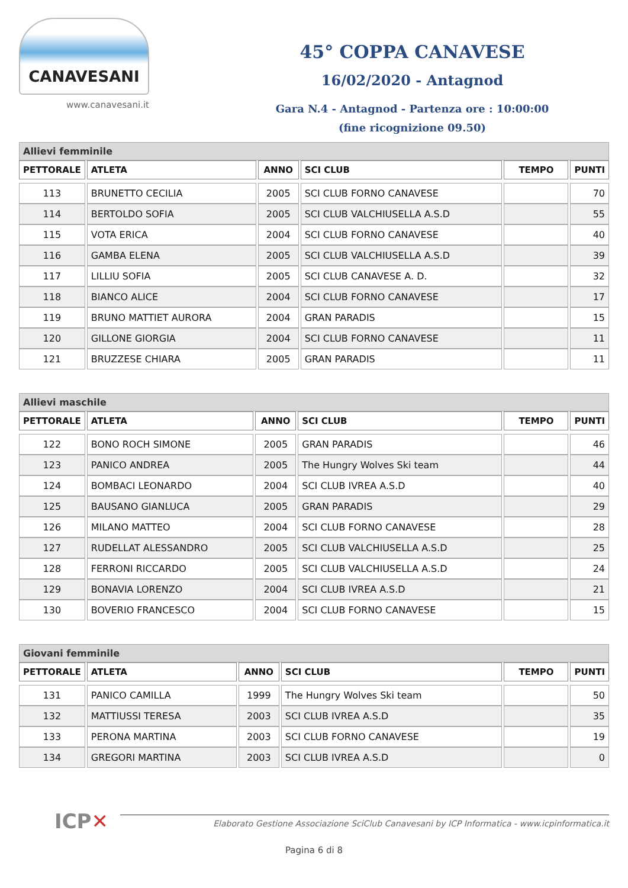CANAVESANI
www.canavesani.it
45° COPPA CANAVESE
16/02/2020 - Antagnod
Gara N.4 - Antagnod - Partenza ore : 10:00:00
(fine ricognizione 09.50)
Allievi femminile
| PETTORALE | ATLETA | ANNO | SCI CLUB | TEMPO | PUNTI |
| --- | --- | --- | --- | --- | --- |
| 113 | BRUNETTO CECILIA | 2005 | SCI CLUB FORNO CANAVESE | | 70 |
| 114 | BERTOLDO SOFIA | 2005 | SCI CLUB VALCHIUSELLA A.S.D | | 55 |
| 115 | VOTA ERICA | 2004 | SCI CLUB FORNO CANAVESE | | 40 |
| 116 | GAMBA ELENA | 2005 | SCI CLUB VALCHIUSELLA A.S.D | | 39 |
| 117 | LILLIU SOFIA | 2005 | SCI CLUB CANAVESE A. D. | | 32 |
| 118 | BIANCO ALICE | 2004 | SCI CLUB FORNO CANAVESE | | 17 |
| 119 | BRUNO MATTIET AURORA | 2004 | GRAN PARADIS | | 15 |
| 120 | GILLONE GIORGIA | 2004 | SCI CLUB FORNO CANAVESE | | 11 |
| 121 | BRUZZESE CHIARA | 2005 | GRAN PARADIS | | 11 |
Allievi maschile
| PETTORALE | ATLETA | ANNO | SCI CLUB | TEMPO | PUNTI |
| --- | --- | --- | --- | --- | --- |
| 122 | BONO ROCH SIMONE | 2005 | GRAN PARADIS | | 46 |
| 123 | PANICO ANDREA | 2005 | The Hungry Wolves Ski team | | 44 |
| 124 | BOMBACI LEONARDO | 2004 | SCI CLUB IVREA A.S.D | | 40 |
| 125 | BAUSANO GIANLUCA | 2005 | GRAN PARADIS | | 29 |
| 126 | MILANO MATTEO | 2004 | SCI CLUB FORNO CANAVESE | | 28 |
| 127 | RUDELLAT ALESSANDRO | 2005 | SCI CLUB VALCHIUSELLA A.S.D | | 25 |
| 128 | FERRONI RICCARDO | 2005 | SCI CLUB VALCHIUSELLA A.S.D | | 24 |
| 129 | BONAVIA LORENZO | 2004 | SCI CLUB IVREA A.S.D | | 21 |
| 130 | BOVERIO FRANCESCO | 2004 | SCI CLUB FORNO CANAVESE | | 15 |
Giovani femminile
| PETTORALE | ATLETA | ANNO | SCI CLUB | TEMPO | PUNTI |
| --- | --- | --- | --- | --- | --- |
| 131 | PANICO CAMILLA | 1999 | The Hungry Wolves Ski team | | 50 |
| 132 | MATTIUSSI TERESA | 2003 | SCI CLUB IVREA A.S.D | | 35 |
| 133 | PERONA MARTINA | 2003 | SCI CLUB FORNO CANAVESE | | 19 |
| 134 | GREGORI MARTINA | 2003 | SCI CLUB IVREA A.S.D | | 0 |
ICP✕
Elaborato Gestione Associazione SciClub Canavesani by ICP Informatica - www.icpinformatica.it
Pagina 6 di 8